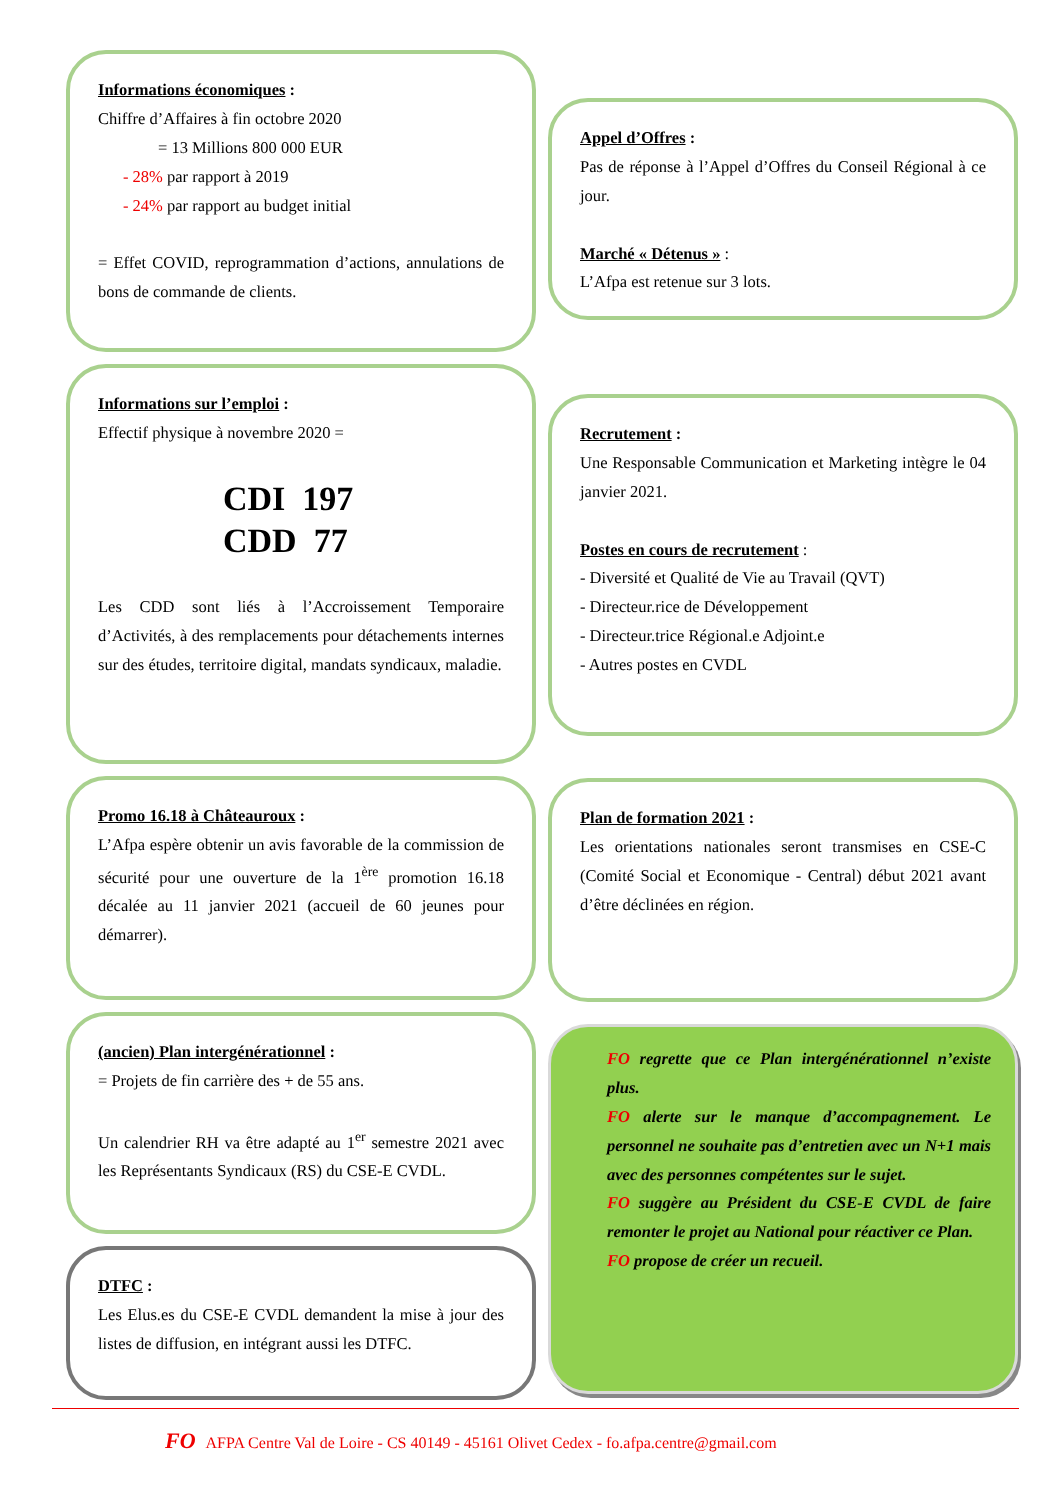Informations économiques :
Chiffre d’Affaires à fin octobre 2020
= 13 Millions 800 000 EUR
- 28% par rapport à 2019
- 24% par rapport au budget initial
= Effet COVID, reprogrammation d’actions, annulations de bons de commande de clients.
Informations sur l’emploi :
Effectif physique à novembre 2020 =
CDI 197
CDD 77
Les CDD sont liés à l’Accroissement Temporaire d’Activités, à des remplacements pour détachements internes sur des études, territoire digital, mandats syndicaux, maladie.
Promo 16.18 à Châteauroux :
L’Afpa espère obtenir un avis favorable de la commission de sécurité pour une ouverture de la 1<sup>ère</sup> promotion 16.18 décalée au 11 janvier 2021 (accueil de 60 jeunes pour démarrer).
(ancien) Plan intergénérationnel :
= Projets de fin carrière des + de 55 ans.
Un calendrier RH va être adapté au 1<sup>er</sup> semestre 2021 avec les Représentants Syndicaux (RS) du CSE-E CVDL.
DTFC :
Les Elus.es du CSE-E CVDL demandent la mise à jour des listes de diffusion, en intégrant aussi les DTFC.
Appel d’Offres :
Pas de réponse à l’Appel d’Offres du Conseil Régional à ce jour.
Marché « Détenus » :
L’Afpa est retenue sur 3 lots.
Recrutement :
Une Responsable Communication et Marketing intègre le 04 janvier 2021.
Postes en cours de recrutement :
- Diversité et Qualité de Vie au Travail (QVT)
- Directeur.rice de Développement
- Directeur.trice Régional.e Adjoint.e
- Autres postes en CVDL
Plan de formation 2021 :
Les orientations nationales seront transmises en CSE-C (Comité Social et Economique - Central) début 2021 avant d’être déclinées en région.
FO regrette que ce Plan intergénérationnel n’existe plus.
FO alerte sur le manque d’accompagnement. Le personnel ne souhaite pas d’entretien avec un N+1 mais avec des personnes compétentes sur le sujet.
FO suggère au Président du CSE-E CVDL de faire remonter le projet au National pour réactiver ce Plan.
FO propose de créer un recueil.
FO AFPA Centre Val de Loire - CS 40149 - 45161 Olivet Cedex - fo.afpa.centre@gmail.com